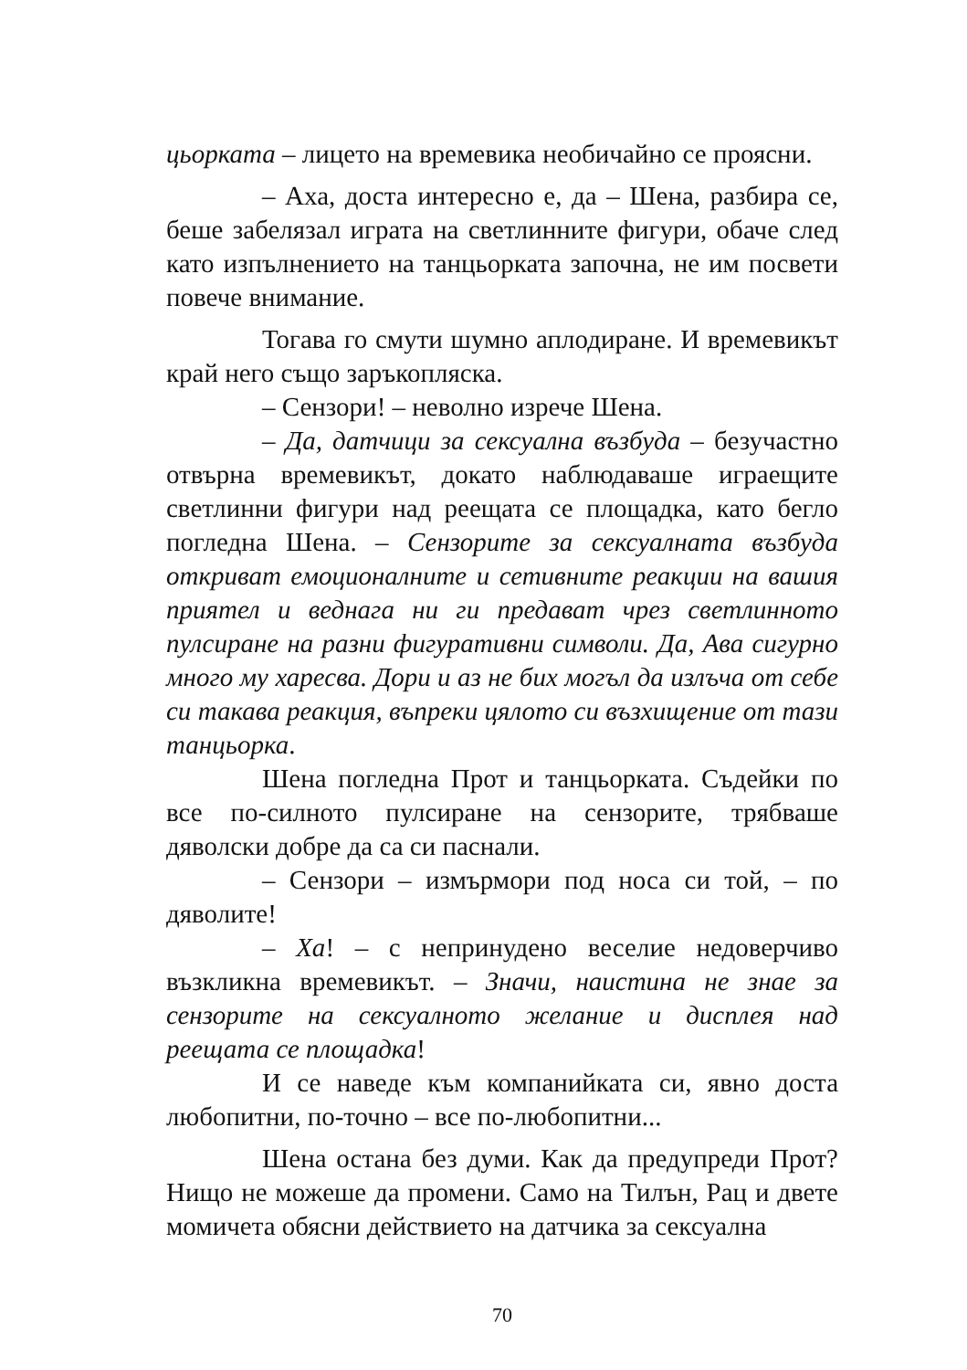цьорката – лицето на времевика необичайно се проясни.
– Аха, доста интересно е, да – Шена, разбира се, беше забелязал играта на светлинните фигури, обаче след като изпълнението на танцьорката започна, не им посвети повече внимание.
Тогава го смути шумно аплодиране. И времевикът край него също заръкопляска.
– Сензори! – неволно изрече Шена.
– Да, датчици за сексуална възбуда – безучастно отвърна времевикът, докато наблюдаваше играещите светлинни фигури над реещата се площадка, като бегло погледна Шена. – Сензорите за сексуалната възбуда откриват емоционалните и сетивните реакции на вашия приятел и веднага ни ги предават чрез светлинното пулсиране на разни фигуративни символи. Да, Ава сигурно много му харесва. Дори и аз не бих могъл да излъча от себе си такава реакция, въпреки цялото си възхищение от тази танцьорка.
Шена погледна Прот и танцьорката. Съдейки по все по-силното пулсиране на сензорите, трябваше дяволски добре да са си паснали.
– Сензори – измърмори под носа си той, – по дяволите!
– Ха! – с непринудено веселие недоверчиво възкликна времевикът. – Значи, наистина не знае за сензорите на сексуалното желание и дисплея над реещата се площадка!
И се наведе към компанийката си, явно доста любопитни, по-точно – все по-любопитни...
Шена остана без думи. Как да предупреди Прот? Нищо не можеше да промени. Само на Тилън, Рац и двете момичета обясни действието на датчика за сексуална
70